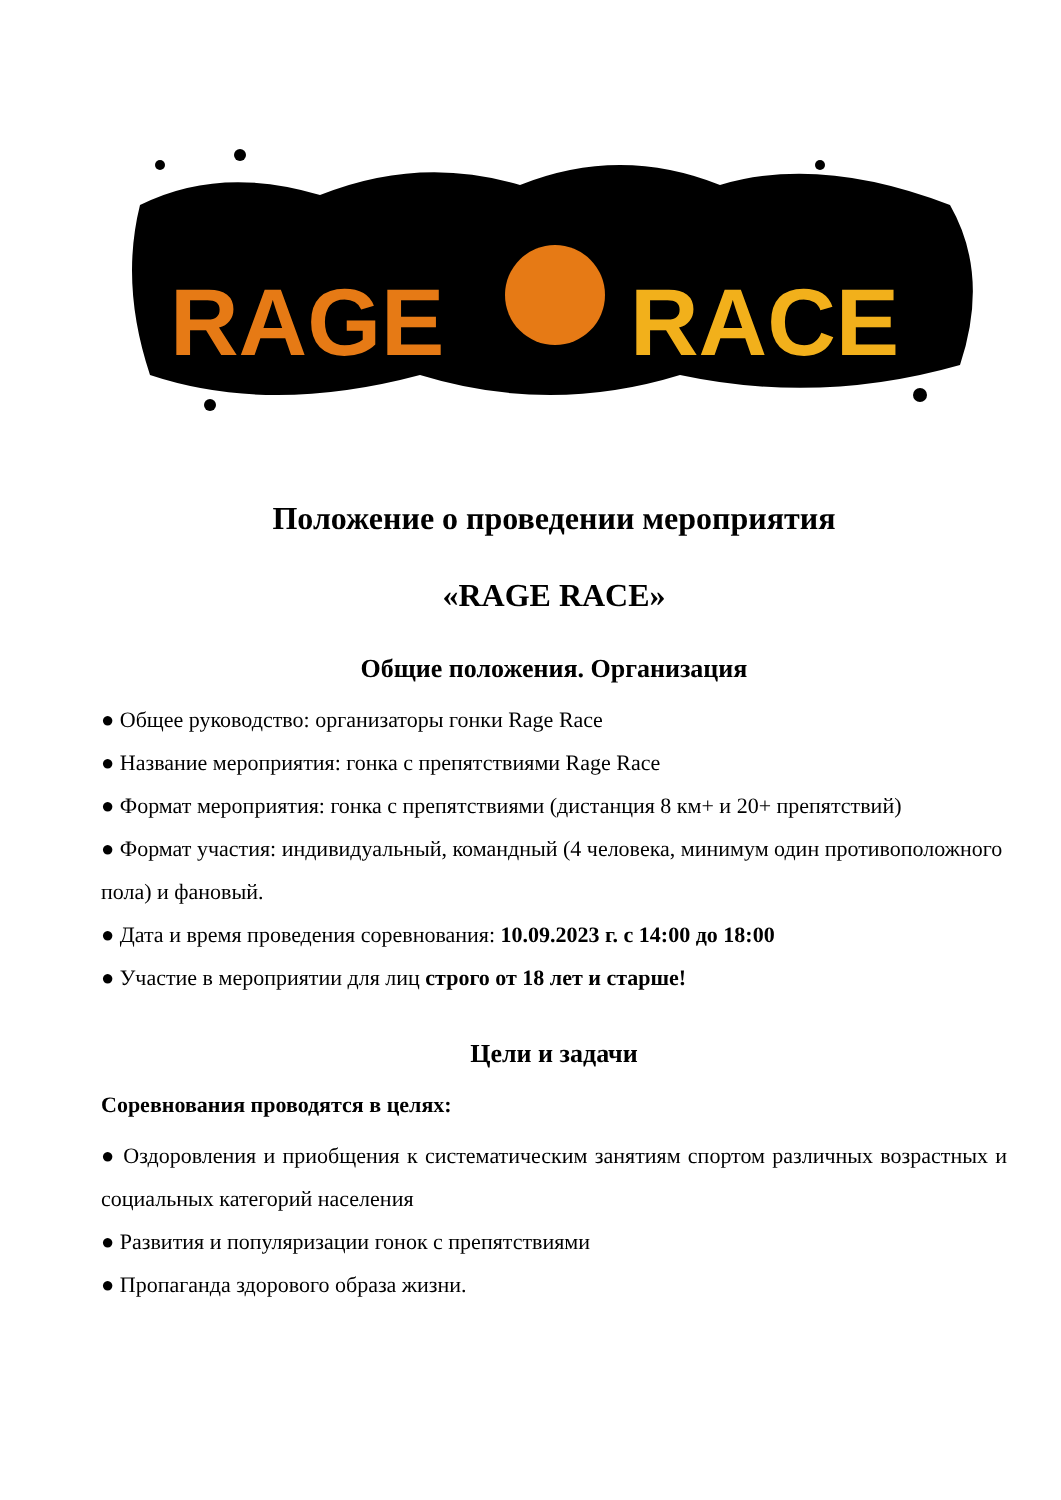RAGE
RACE
Положение о проведении мероприятия
«RAGE RACE»
Общие положения. Организация
● Общее руководство: организаторы гонки Rage Race
● Название мероприятия: гонка с препятствиями Rage Race
● Формат мероприятия: гонка с препятствиями (дистанция 8 км+ и 20+ препятствий)
● Формат участия: индивидуальный, командный (4 человека, минимум один противоположного пола) и фановый.
● Дата и время проведения соревнования: 10.09.2023 г. с 14:00 до 18:00
● Участие в мероприятии для лиц строго от 18 лет и старше!
Цели и задачи
Соревнования проводятся в целях:
● Оздоровления и приобщения к систематическим занятиям спортом различных возрастных и социальных категорий населения
● Развития и популяризации гонок с препятствиями
● Пропаганда здорового образа жизни.